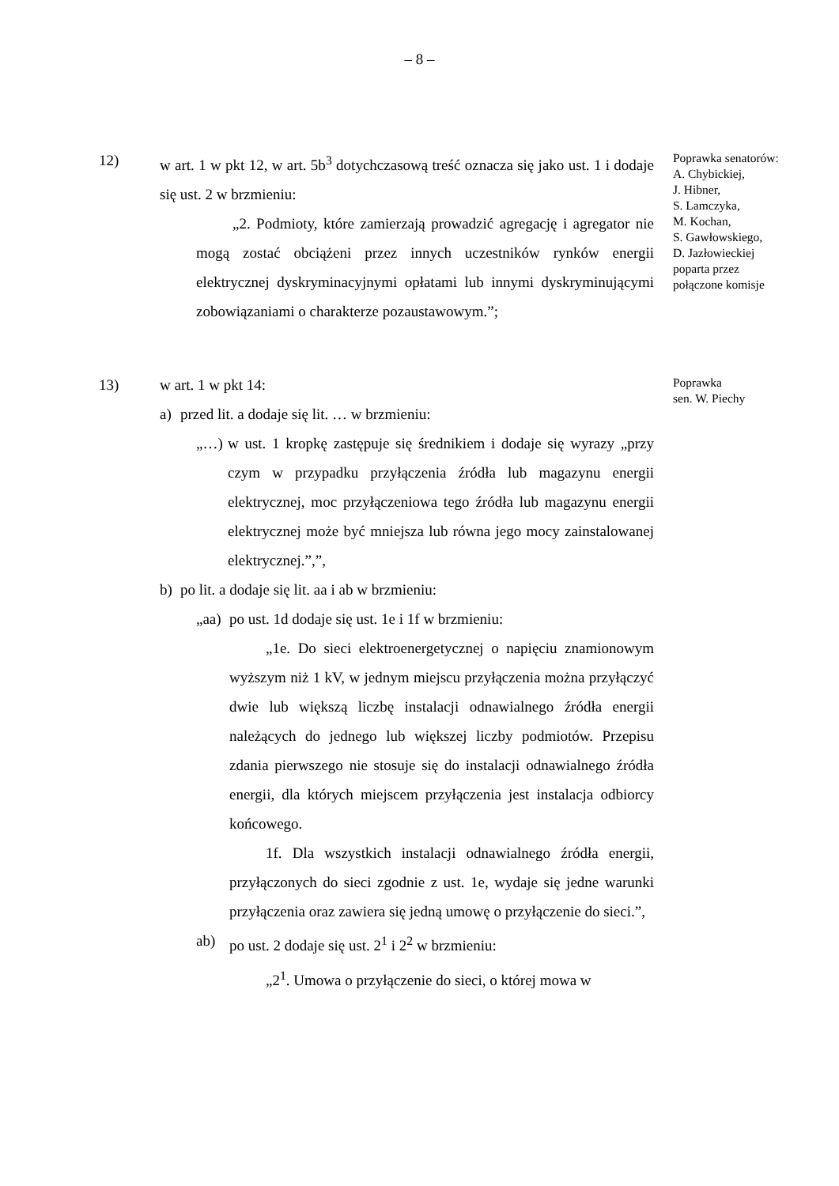– 8 –
12) w art. 1 w pkt 12, w art. 5b<sup>3</sup> dotychczasową treść oznacza się jako ust. 1 i dodaje się ust. 2 w brzmieniu:
„2. Podmioty, które zamierzają prowadzić agregację i agregator nie mogą zostać obciążeni przez innych uczestników rynków energii elektrycznej dyskryminacyjnymi opłatami lub innymi dyskryminującymi zobowiązaniami o charakterze pozaustawowym.”;
Poprawka senatorów:
A. Chybickiej,
J. Hibner,
S. Lamczyka,
M. Kochan,
S. Gawłowskiego,
D. Jazłowieckiej
poparta przez
połączone komisje
13) w art. 1 w pkt 14:
a) przed lit. a dodaje się lit. … w brzmieniu:
„…) w ust. 1 kropkę zastępuje się średnikiem i dodaje się wyrazy „przy czym w przypadku przyłączenia źródła lub magazynu energii elektrycznej, moc przyłączeniowa tego źródła lub magazynu energii elektrycznej może być mniejsza lub równa jego mocy zainstalowanej elektrycznej.”,”,
b) po lit. a dodaje się lit. aa i ab w brzmieniu:
„aa)
po ust. 1d dodaje się ust. 1e i 1f w brzmieniu:
„1e. Do sieci elektroenergetycznej o napięciu znamionowym wyższym niż 1 kV, w jednym miejscu przyłączenia można przyłączyć dwie lub większą liczbę instalacji odnawialnego źródła energii należących do jednego lub większej liczby podmiotów. Przepisu zdania pierwszego nie stosuje się do instalacji odnawialnego źródła energii, dla których miejscem przyłączenia jest instalacja odbiorcy końcowego.
1f. Dla wszystkich instalacji odnawialnego źródła energii, przyłączonych do sieci zgodnie z ust. 1e, wydaje się jedne warunki przyłączenia oraz zawiera się jedną umowę o przyłączenie do sieci.”,
ab) po ust. 2 dodaje się ust. 2<sup>1</sup> i 2<sup>2</sup> w brzmieniu:
„2<sup>1</sup>. Umowa o przyłączenie do sieci, o której mowa w
Poprawka
sen. W. Piechy